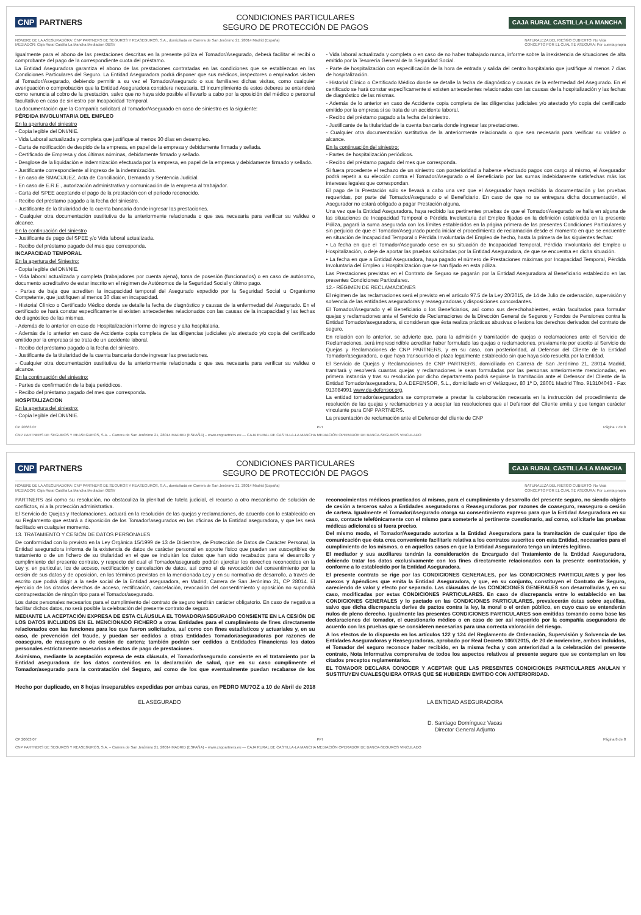CNP PARTNERS
CONDICIONES PARTICULARES
SEGURO DE PROTECCIÓN DE PAGOS
CAJA RURAL CASTILLA-LA MANCHA
NOMBRE DE LA ASEGURADORA: CNP PARTNERS DE SEGUROS Y REASEGUROS, S.A., domiciliada en Carrera de San Jerónimo 21, 28014 Madrid (España)
MEDIADOR: Caja Rural Castilla La Mancha Mediación OBSV
NATURALEZA DEL RIESGO CUBIERTO: No Vida
CONCEPTO POR EL CUAL SE ASEGURA: Por cuenta propia
Igualmente para el abono de las prestaciones descritas en la presente póliza el Tomador/Asegurado, deberá facilitar el recibí o comprobante del pago de la correspondiente cuota del préstamo.
La Entidad Aseguradora garantiza el abono de las prestaciones contratadas en las condiciones que se establezcan en las Condiciones Particulares del Seguro. La Entidad Aseguradora podrá disponer que sus médicos, inspectores o empleados visiten al Tomador/Asegurado, debiendo permitir a su vez el Tomador/Asegurado o sus familiares dichas visitas, como cualquier averiguación o comprobación que la Entidad Aseguradora considere necesaria. El incumplimiento de estos deberes se entenderá como renuncia al cobro de la prestación, salvo que no haya sido posible el llevarlo a cabo por la oposición del médico o personal facultativo en caso de siniestro por Incapacidad Temporal.
La documentación que la Compañía solicitará al Tomador/Asegurado en caso de siniestro es la siguiente:
PÉRDIDA INVOLUNTARIA DEL EMPLEO
En la apertura del siniestro
- Copia legible del DNI/NIE.
- Vida Laboral actualizada y completa que justifique al menos 30 días en desempleo.
- Carta de notificación de despido de la empresa, en papel de la empresa y debidamente firmada y sellada.
- Certificado de Empresa y dos últimas nóminas, debidamente firmado y sellado.
- Desglose de la liquidación e indemnización efectuada por la empresa, en papel de la empresa y debidamente firmado y sellado.
- Justificante correspondiente al ingreso de la indemnización.
- En caso de SMAC/JUEZ, Acta de Conciliación, Demanda y Sentencia Judicial.
- En caso de E.R.E., autorización administrativa y comunicación de la empresa al trabajador.
- Carta del SPEE aceptando el pago de la prestación con el periodo reconocido.
- Recibo del préstamo pagado a la fecha del siniestro.
- Justificante de la titularidad de la cuenta bancaria donde ingresar las prestaciones.
- Cualquier otra documentación sustitutiva de la anteriormente relacionada o que sea necesaria para verificar su validez o alcance.
En la continuación del siniestro
- Justificante de pago del SPEE y/o Vida laboral actualizada.
- Recibo del préstamo pagado del mes que corresponda.
INCAPACIDAD TEMPORAL
En la apertura del Siniestro:
- Copia legible del DNI/NIE.
- Vida laboral actualizada y completa (trabajadores por cuenta ajena), toma de posesión (funcionarios) o en caso de autónomo, documento acreditativo de estar inscrito en el régimen de Autónomos de la Seguridad Social y último pago.
- Partes de baja que acrediten la incapacidad temporal del Asegurado expedido por la Seguridad Social u Organismo Competente, que justifiquen al menos 30 días en incapacidad.
- Historial Clínico o Certificado Médico donde se detalle la fecha de diagnóstico y causas de la enfermedad del Asegurado. En el certificado se hará constar específicamente si existen antecedentes relacionados con las causas de la incapacidad y las fechas de diagnóstico de las mismas.
- Además de lo anterior en caso de Hospitalización informe de ingreso y alta hospitalaria.
- Además de lo anterior en caso de Accidente copia completa de las diligencias judiciales y/o atestado y/o copia del certificado emitido por la empresa si se trata de un accidente laboral.
- Recibo del préstamo pagado a la fecha del siniestro.
- Justificante de la titularidad de la cuenta bancaria donde ingresar las prestaciones.
- Cualquier otra documentación sustitutiva de la anteriormente relacionada o que sea necesaria para verificar su validez o alcance.
En la continuación del siniestro:
- Partes de confirmación de la baja periódicos.
- Recibo del préstamo pagado del mes que corresponda.
HOSPITALIZACION
En la apertura del siniestro:
- Copia legible del DNI/NIE.
- Vida laboral actualizada y completa o en caso de no haber trabajado nunca, informe sobre la inexistencia de situaciones de alta emitido por la Tesorería General de la Seguridad Social.
- Parte de hospitalización con especificación de la hora de entrada y salida del centro hospitalario que justifique al menos 7 días de hospitalización.
- Historial Clínico o Certificado Médico donde se detalle la fecha de diagnóstico y causas de la enfermedad del Asegurado. En el certificado se hará constar específicamente si existen antecedentes relacionados con las causas de la hospitalización y las fechas de diagnóstico de las mismas.
- Además de lo anterior en caso de Accidente copia completa de las diligencias judiciales y/o atestado y/o copia del certificado emitido por la empresa si se trata de un accidente laboral.
- Recibo del préstamo pagado a la fecha del siniestro.
- Justificante de la titularidad de la cuenta bancaria donde ingresar las prestaciones.
- Cualquier otra documentación sustitutiva de la anteriormente relacionada o que sea necesaria para verificar su validez o alcance.
En la continuación del siniestro:
- Partes de hospitalización periódicos.
- Recibo del préstamo pagado del mes que corresponda.
Si fuera procedente el rechazo de un siniestro con posterioridad a haberse efectuado pagos con cargo al mismo, el Asegurador podrá repetir a su elección contra el Tomador/Asegurado o el Beneficiario por las sumas indebidamente satisfechas más los intereses legales que correspondan.
El pago de la Prestación sólo se llevará a cabo una vez que el Asegurador haya recibido la documentación y las pruebas requeridas, por parte del Tomador/Asegurado o el Beneficiario. En caso de que no se entregara dicha documentación, el Asegurador no estará obligado a pagar Prestación alguna.
Una vez que la Entidad Aseguradora, haya recibido las pertinentes pruebas de que el Tomador/Asegurado se halla en alguna de las situaciones de Incapacidad Temporal o Pérdida Involuntaria del Empleo fijadas en la definición establecida en la presente Póliza, pagará la suma asegurada con los límites establecidos en la página primera de las presentes Condiciones Particulares y sin perjuicio de que el Tomador/Asegurado pueda iniciar el procedimiento de reclamación desde el momento en que se encuentre en situación de Incapacidad Temporal o Pérdida Involuntaria del Empleo de hecho, hasta la primera de las siguientes fechas:
• La fecha en que el Tomador/Asegurado cese en su situación de Incapacidad Temporal, Pérdida Involuntaria del Empleo u Hospitalización, o deje de aportar las pruebas solicitadas por la Entidad Aseguradora, de que se encuentra en dicha situación.
• La fecha en que a Entidad Aseguradora, haya pagado el número de Prestaciones máximas por Incapacidad Temporal, Pérdida Involuntaria del Empleo u Hospitalización que se han fijado en esta póliza.
Las Prestaciones previstas en el Contrato de Seguro se pagarán por la Entidad Aseguradora al Beneficiario establecido en las presentes Condiciones Particulares.
12.- RÉGIMEN DE RECLAMACIONES
El régimen de las reclamaciones será el previsto en el artículo 97.5 de la Ley 20/2015, de 14 de Julio de ordenación, supervisión y solvencia de las entidades aseguradoras y reaseguradoras y disposiciones concordantes.
El Tomador/Asegurado y el Beneficiario o los Beneficiarios, así como sus derechohabientes, están facultados para formular quejas y reclamaciones ante el Servicio de Reclamaciones de la Dirección General de Seguros y Fondos de Pensiones contra la Entidad Tomador/aseguradora, si consideran que ésta realiza prácticas abusivas o lesiona los derechos derivados del contrato de seguro.
En relación con lo anterior, se advierte que, para la admisión y tramitación de quejas o reclamaciones ante el Servicio de Reclamaciones, será imprescindible acreditar haber formulado las quejas o reclamaciones, previamente por escrito al Servicio de Quejas y Reclamaciones de CNP PARTNERS, y en su caso, con posterioridad, al Defensor del Cliente de la Entidad Tomador/aseguradora, o que haya transcurrido el plazo legalmente establecido sin que haya sido resuelta por la Entidad.
El Servicio de Quejas y Reclamaciones de CNP PARTNERS, domiciliado en Carrera de San Jerónimo 21, 28014 Madrid, tramitará y resolverá cuantas quejas y reclamaciones le sean formuladas por las personas anteriormente mencionadas, en primera instancia y tras su resolución por dicho departamento podrá seguirse la tramitación ante el Defensor del Cliente de la Entidad Tomador/aseguradora, D.A.DEFENSOR, S.L., domiciliado en c/ Velázquez, 80 1º D, 28001 Madrid Tfno. 913104043 - Fax 913084991 www.da-defensor.org.
La entidad tomador/aseguradora se compromete a prestar la colaboración necesaria en la instrucción del procedimiento de resolución de las quejas y reclamaciones y a aceptar las resoluciones que el Defensor del Cliente emita y que tengan carácter vinculante para CNP PARTNERS.
La presentación de reclamación ante el Defensor del cliente de CNP
CP 20663 07 PPI Página 7 de 8
CNP PARTNERS DE SEGUROS Y REASEGUROS, S.A. – Carrera de San Jerónimo 21, 28014 MADRID (ESPAÑA) – www.cnppartners.eu — CAJA RURAL DE CASTILLA-LA MANCHA MEDIACIÓN OPERADOR DE BANCA-SEGUROS VINCULADO
CNP PARTNERS
CONDICIONES PARTICULARES
SEGURO DE PROTECCIÓN DE PAGOS
CAJA RURAL CASTILLA-LA MANCHA
NOMBRE DE LA ASEGURADORA: CNP PARTNERS DE SEGUROS Y REASEGUROS, S.A., domiciliada en Carrera de San Jerónimo 21, 28014 Madrid (España)
MEDIADOR: Caja Rural Castilla La Mancha Mediación OBSV
NATURALEZA DEL RIESGO CUBIERTO: No Vida
CONCEPTO POR EL CUAL SE ASEGURA: Por cuenta propia
PARTNERS así como su resolución, no obstaculiza la plenitud de tutela judicial, el recurso a otro mecanismo de solución de conflictos, ni a la protección administrativa.
El Servicio de Quejas y Reclamaciones, actuará en la resolución de las quejas y reclamaciones, de acuerdo con lo establecido en su Reglamento que estará a disposición de los Tomador/asegurados en las oficinas de la Entidad aseguradora, y que les será facilitado en cualquier momento.
13. TRATAMIENTO Y CESIÓN DE DATOS PERSONALES
De conformidad con lo previsto en la Ley Orgánica 15/1999 de 13 de Diciembre, de Protección de Datos de Carácter Personal, la Entidad aseguradora informa de la existencia de datos de carácter personal en soporte físico que pueden ser susceptibles de tratamiento o de un fichero de su titularidad en el que se incluirán los datos que han sido recabados para el desarrollo y cumplimiento del presente contrato, y respecto del cual el Tomador/asegurado podrán ejercitar los derechos reconocidos en la Ley y, en particular, los de acceso, rectificación y cancelación de datos, así como el de revocación del consentimiento por la cesión de sus datos y de oposición, en los términos previstos en la mencionada Ley y en su normativa de desarrollo, a través de escrito que podrá dirigir a la sede social de la Entidad aseguradora, en Madrid, Carrera de San Jerónimo 21, CP 28014. El ejercicio de los citados derechos de acceso, rectificación, cancelación, revocación del consentimiento y oposición no supondrá contraprestación de ningún tipo para el Tomador/asegurado.
Los datos personales necesarios para el cumplimiento del contrato de seguro tendrán carácter obligatorio. En caso de negativa a facilitar dichos datos, no será posible la celebración del presente contrato de seguro.
MEDIANTE LA ACEPTACIÓN EXPRESA DE ESTA CLÁUSULA EL TOMADOR/ASEGURADO CONSIENTE EN LA CESIÓN DE LOS DATOS INCLUIDOS EN EL MENCIONADO FICHERO a otras Entidades para el cumplimiento de fines directamente relacionados con las funciones para los que fueron solicitados, así como con fines estadísticos y actuariales y, en su caso, de prevención del fraude, y puedan ser cedidos a otras Entidades Tomador/aseguradoras por razones de coaseguro, de reaseguro o de cesión de cartera; también podrán ser cedidos a Entidades Financieras los datos personales estrictamente necesarios a efectos de pago de prestaciones.
Asimismo, mediante la aceptación expresa de esta cláusula, el Tomador/asegurado consiente en el tratamiento por la Entidad aseguradora de los datos contenidos en la declaración de salud, que en su caso cumplimente el Tomador/asegurado para la contratación del Seguro, así como de los que eventualmente puedan recabarse de los reconocimientos médicos practicados al mismo, para el cumplimiento y desarrollo del presente seguro, no siendo objeto de cesión a terceros salvo a Entidades aseguradoras o Reaseguradoras por razones de coaseguro, reaseguro o cesión de cartera. Igualmente el Tomador/Asegurado otorga su consentimiento expreso para que la Entidad Aseguradora en su caso, contacte telefónicamente con el mismo para someterle al pertinente cuestionario, así como, solicitarle las pruebas médicas adicionales si fuera preciso.
Del mismo modo, el Tomador/Asegurado autoriza a la Entidad Aseguradora para la tramitación de cualquier tipo de comunicación que ésta crea conveniente facilitarle relativa a los contratos suscritos con esta Entidad, necesarios para el cumplimiento de los mismos, o en aquellos casos en que la Entidad Aseguradora tenga un interés legítimo.
El mediador y sus auxiliares tendrán la consideración de Encargado del Tratamiento de la Entidad Aseguradora, debiendo tratar los datos exclusivamente con los fines directamente relacionados con la presente contratación, y conforme a lo establecido por la Entidad Aseguradora.
El presente contrato se rige por las CONDICIONES GENERALES, por las CONDICIONES PARTICULARES y por los anexos y Apéndices que emita la Entidad Aseguradora, y que, en su conjunto, constituyen el Contrato de Seguro, careciendo de valor y efecto por separado. Las cláusulas de las CONDICIONES GENERALES son desarrolladas y, en su caso, modificadas por estas CONDICIONES PARTICULARES. En caso de discrepancia entre lo establecido en las CONDICIONES GENERALES y lo pactado en las CONDICIONES PARTICULARES, prevalecerán éstas sobre aquéllas, salvo que dicha discrepancia derive de pactos contra la ley, la moral o el orden público, en cuyo caso se entenderán nulos de pleno derecho. Igualmente las presentes CONDICIONES PARTICULARES son emitidas tomando como base las declaraciones del tomador, el cuestionario médico o en caso de ser así requerido por la compañía aseguradora de acuerdo con las pruebas que se consideren necesarias para una correcta valoración del riesgo.
A los efectos de lo dispuesto en los artículos 122 y 124 del Reglamento de Ordenación, Supervisión y Solvencia de las Entidades Aseguradoras y Reaseguradoras, aprobado por Real Decreto 1060/2015, de 20 de noviembre, ambos incluidos, el Tomador del seguro reconoce haber recibido, en la misma fecha y con anterioridad a la celebración del presente contrato, Nota Informativa comprensiva de todos los aspectos relativos al presente seguro que se contemplan en los citados preceptos reglamentarios.
EL TOMADOR DECLARA CONOCER Y ACEPTAR QUE LAS PRESENTES CONDICIONES PARTICULARES ANULAN Y SUSTITUYEN CUALESQUIERA OTRAS QUE SE HUBIEREN EMITIDO CON ANTERIORIDAD.
Hecho por duplicado, en 8 hojas inseparables expedidas por ambas caras, en PEDRO MU?OZ a 10 de Abril de 2018
EL ASEGURADO LA ENTIDAD ASEGURADORA
D. Santiago Domínguez Vacas
Director General Adjunto
CP 20663 07 PPI Página 8 de 8
CNP PARTNERS DE SEGUROS Y REASEGUROS, S.A. – Carrera de San Jerónimo 21, 28014 MADRID (ESPAÑA) – www.cnppartners.eu — CAJA RURAL DE CASTILLA-LA MANCHA MEDIACIÓN OPERADOR DE BANCA-SEGUROS VINCULADO